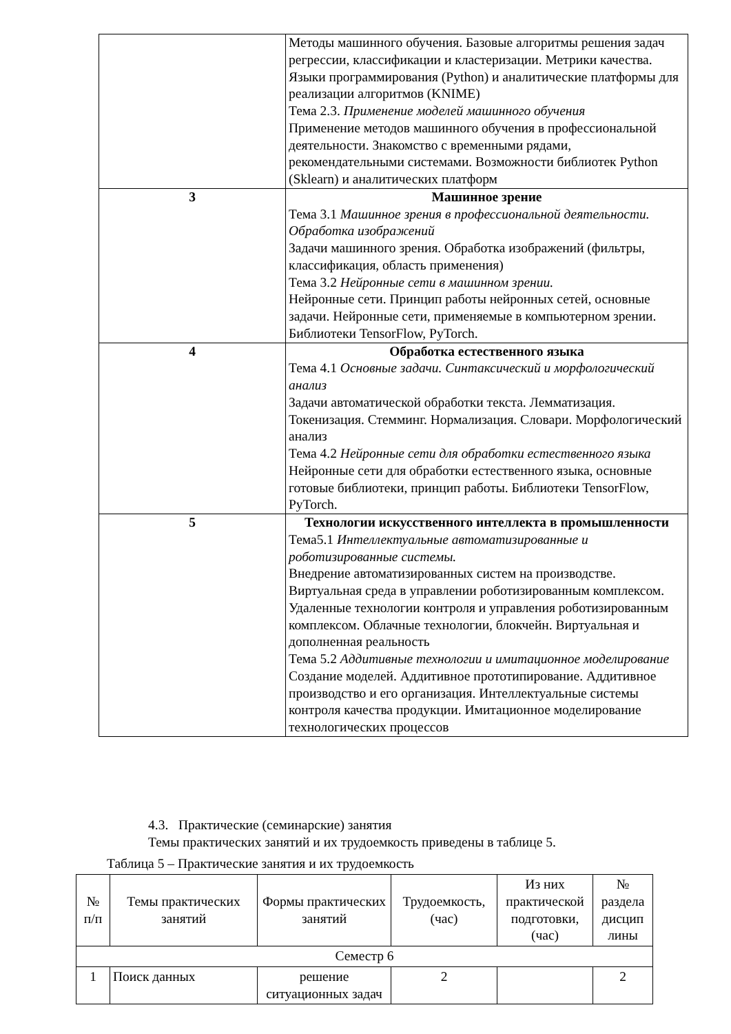| | Методы машинного обучения. Базовые алгоритмы решения задач регрессии, классификации и кластеризации. Метрики качества. Языки программирования (Python) и аналитические платформы для реализации алгоритмов (KNIME) Тема 2.3. Применение моделей машинного обучения Применение методов машинного обучения в профессиональной деятельности. Знакомство с временными рядами, рекомендательными системами. Возможности библиотек Python (Sklearn) и аналитических платформ |
| 3 | Машинное зрение Тема 3.1 Машинное зрения в профессиональной деятельности. Обработка изображений Задачи машинного зрения. Обработка изображений (фильтры, классификация, область применения) Тема 3.2 Нейронные сети в машинном зрении. Нейронные сети. Принцип работы нейронных сетей, основные задачи. Нейронные сети, применяемые в компьютерном зрении. Библиотеки TensorFlow, PyTorch. |
| 4 | Обработка естественного языка Тема 4.1 Основные задачи. Синтаксический и морфологический анализ Задачи автоматической обработки текста. Лемматизация. Токенизация. Стемминг. Нормализация. Словари. Морфологический анализ Тема 4.2 Нейронные сети для обработки естественного языка Нейронные сети для обработки естественного языка, основные готовые библиотеки, принцип работы. Библиотеки TensorFlow, PyTorch. |
| 5 | Технологии искусственного интеллекта в промышленности Тема5.1 Интеллектуальные автоматизированные и роботизированные системы. Внедрение автоматизированных систем на производстве. Виртуальная среда в управлении роботизированным комплексом. Удаленные технологии контроля и управления роботизированным комплексом. Облачные технологии, блокчейн. Виртуальная и дополненная реальность Тема 5.2 Аддитивные технологии и имитационное моделирование Создание моделей. Аддитивное прототипирование. Аддитивное производство и его организация. Интеллектуальные системы контроля качества продукции. Имитационное моделирование технологических процессов |
4.3. Практические (семинарские) занятия
Темы практических занятий и их трудоемкость приведены в таблице 5.
Таблица 5 – Практические занятия и их трудоемкость
| № п/п | Темы практических занятий | Формы практических занятий | Трудоемкость, (час) | Из них практической подготовки, (час) | № раздела дисцип лины |
| --- | --- | --- | --- | --- | --- |
| Семестр 6 | | | | | |
| 1 | Поиск данных | решение ситуационных задач | 2 | | 2 |